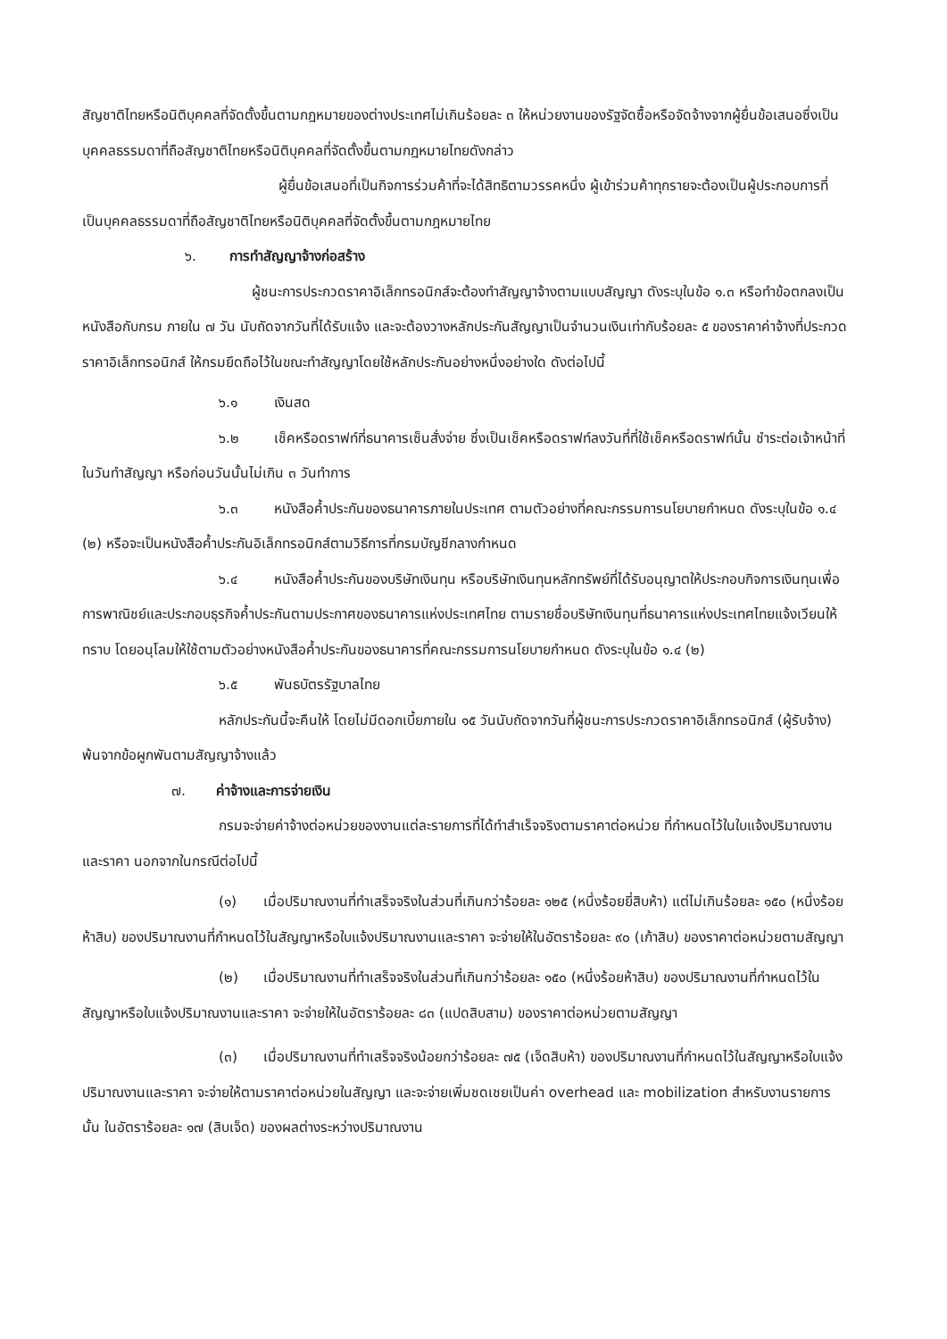สัญชาติไทยหรือนิติบุคคลที่จัดตั้งขึ้นตามกฎหมายของต่างประเทศไม่เกินร้อยละ ๓ ให้หน่วยงานของรัฐจัดซื้อหรือจัดจ้างจากผู้ยื่นข้อเสนอซึ่งเป็นบุคคลธรรมดาที่ถือสัญชาติไทยหรือนิติบุคคลที่จัดตั้งขึ้นตามกฎหมายไทยดังกล่าว
ผู้ยื่นข้อเสนอที่เป็นกิจการร่วมค้าที่จะได้สิทธิตามวรรคหนึ่ง ผู้เข้าร่วมค้าทุกรายจะต้องเป็นผู้ประกอบการที่เป็นบุคคลธรรมดาที่ถือสัญชาติไทยหรือนิติบุคคลที่จัดตั้งขึ้นตามกฎหมายไทย
๖. การทำสัญญาจ้างก่อสร้าง
ผู้ชนะการประกวดราคาอิเล็กทรอนิกส์จะต้องทำสัญญาจ้างตามแบบสัญญา ดังระบุในข้อ ๑.๓ หรือทำข้อตกลงเป็นหนังสือกับกรม ภายใน ๗ วัน นับถัดจากวันที่ได้รับแจ้ง และจะต้องวางหลักประกันสัญญาเป็นจำนวนเงินเท่ากับร้อยละ ๕ ของราคาค่าจ้างที่ประกวดราคาอิเล็กทรอนิกส์ ให้กรมยึดถือไว้ในขณะทำสัญญาโดยใช้หลักประกันอย่างหนึ่งอย่างใด ดังต่อไปนี้
๖.๑ เงินสด
๖.๒ เช็คหรือดราฟท์ที่ธนาคารเซ็นสั่งจ่าย ซึ่งเป็นเช็คหรือดราฟท์ลงวันที่ที่ใช้เช็คหรือดราฟท์นั้น ชำระต่อเจ้าหน้าที่ในวันทำสัญญา หรือก่อนวันนั้นไม่เกิน ๓ วันทำการ
๖.๓ หนังสือค้ำประกันของธนาคารภายในประเทศ ตามตัวอย่างที่คณะกรรมการนโยบายกำหนด ดังระบุในข้อ ๑.๔ (๒) หรือจะเป็นหนังสือค้ำประกันอิเล็กทรอนิกส์ตามวิธีการที่กรมบัญชีกลางกำหนด
๖.๔ หนังสือค้ำประกันของบริษัทเงินทุน หรือบริษัทเงินทุนหลักทรัพย์ที่ได้รับอนุญาตให้ประกอบกิจการเงินทุนเพื่อการพาณิชย์และประกอบธุรกิจค้ำประกันตามประกาศของธนาคารแห่งประเทศไทย ตามรายชื่อบริษัทเงินทุนที่ธนาคารแห่งประเทศไทยแจ้งเวียนให้ทราบ โดยอนุโลมให้ใช้ตามตัวอย่างหนังสือค้ำประกันของธนาคารที่คณะกรรมการนโยบายกำหนด ดังระบุในข้อ ๑.๔ (๒)
๖.๕ พันธบัตรรัฐบาลไทย
หลักประกันนี้จะคืนให้ โดยไม่มีดอกเบี้ยภายใน ๑๕ วันนับถัดจากวันที่ผู้ชนะการประกวดราคาอิเล็กทรอนิกส์ (ผู้รับจ้าง) พ้นจากข้อผูกพันตามสัญญาจ้างแล้ว
๗. ค่าจ้างและการจ่ายเงิน
กรมจะจ่ายค่าจ้างต่อหน่วยของงานแต่ละรายการที่ได้ทำสำเร็จจริงตามราคาต่อหน่วย ที่กำหนดไว้ในใบแจ้งปริมาณงานและราคา นอกจากในกรณีต่อไปนี้
(๑) เมื่อปริมาณงานที่ทำเสร็จจริงในส่วนที่เกินกว่าร้อยละ ๑๒๕ (หนึ่งร้อยยี่สิบห้า) แต่ไม่เกินร้อยละ ๑๕๐ (หนึ่งร้อยห้าสิบ) ของปริมาณงานที่กำหนดไว้ในสัญญาหรือใบแจ้งปริมาณงานและราคา จะจ่ายให้ในอัตราร้อยละ ๙๐ (เก้าสิบ) ของราคาต่อหน่วยตามสัญญา
(๒) เมื่อปริมาณงานที่ทำเสร็จจริงในส่วนที่เกินกว่าร้อยละ ๑๕๐ (หนึ่งร้อยห้าสิบ) ของปริมาณงานที่กำหนดไว้ในสัญญาหรือใบแจ้งปริมาณงานและราคา จะจ่ายให้ในอัตราร้อยละ ๘๓ (แปดสิบสาม) ของราคาต่อหน่วยตามสัญญา
(๓) เมื่อปริมาณงานที่ทำเสร็จจริงน้อยกว่าร้อยละ ๗๕ (เจ็ดสิบห้า) ของปริมาณงานที่กำหนดไว้ในสัญญาหรือใบแจ้งปริมาณงานและราคา จะจ่ายให้ตามราคาต่อหน่วยในสัญญา และจะจ่ายเพิ่มชดเชยเป็นค่า overhead และ mobilization สำหรับงานรายการนั้น ในอัตราร้อยละ ๑๗ (สิบเจ็ด) ของผลต่างระหว่างปริมาณงาน